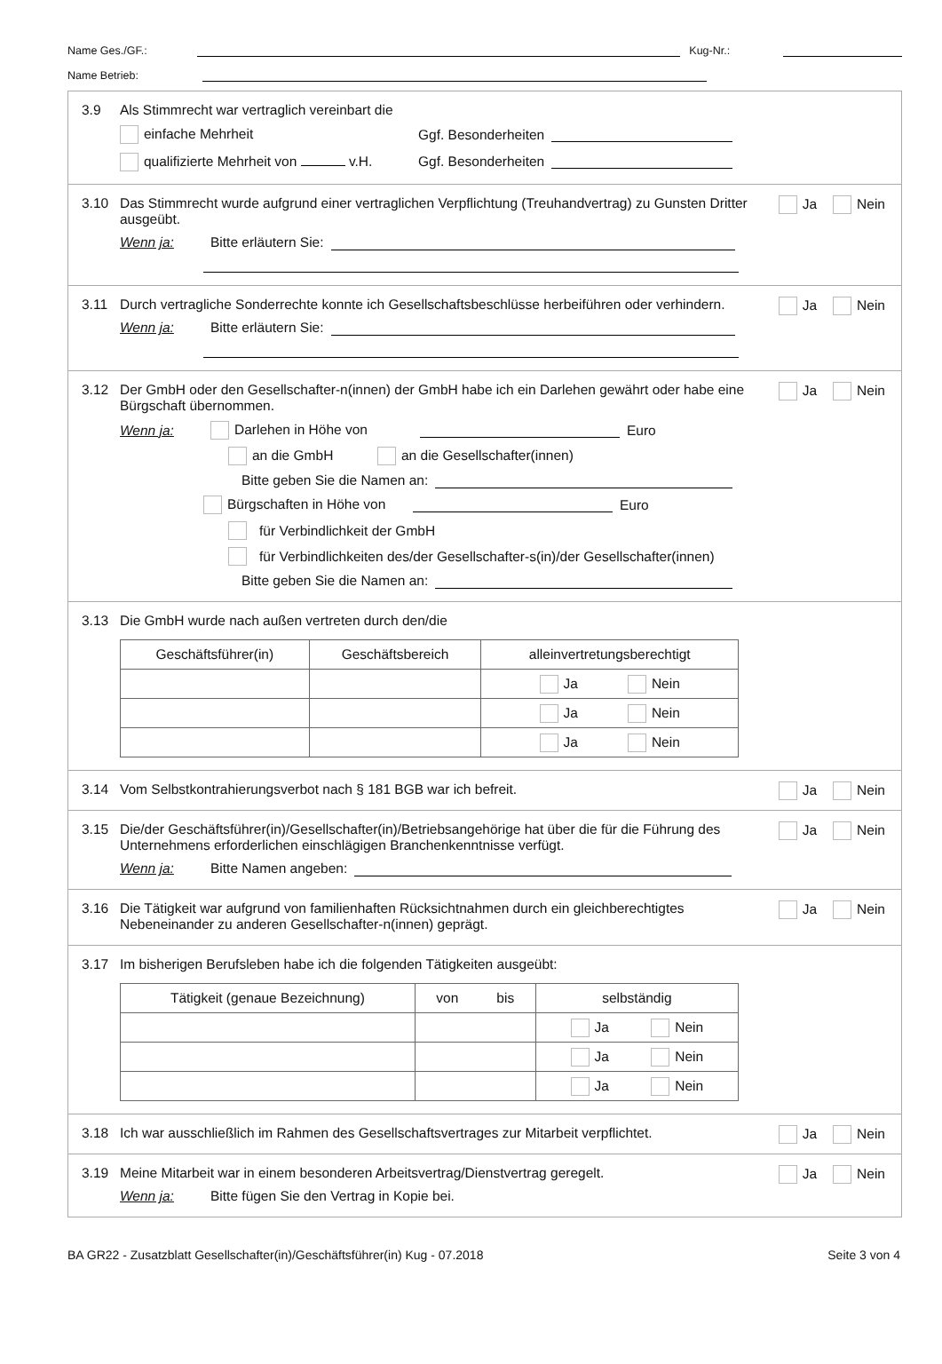Name Ges./GF.: Kug-Nr.:
Name Betrieb:
3.9 Als Stimmrecht war vertraglich vereinbart die
einfache Mehrheit Ggf. Besonderheiten
qualifizierte Mehrheit von v.H. Ggf. Besonderheiten
3.10 Das Stimmrecht wurde aufgrund einer vertraglichen Verpflichtung (Treuhandvertrag) zu Gunsten Dritter ausgeübt.
Ja Nein
Wenn ja: Bitte erläutern Sie:
3.11 Durch vertragliche Sonderrechte konnte ich Gesellschaftsbeschlüsse herbeiführen oder verhindern.
Ja Nein
Wenn ja: Bitte erläutern Sie:
3.12 Der GmbH oder den Gesellschafter-n(innen) der GmbH habe ich ein Darlehen gewährt oder habe eine Bürgschaft übernommen.
Ja Nein
Wenn ja: Darlehen in Höhe von Euro
an die GmbH an die Gesellschafter(innen)
Bitte geben Sie die Namen an:
Bürgschaften in Höhe von Euro
für Verbindlichkeit der GmbH
für Verbindlichkeiten des/der Gesellschafter-s(in)/der Gesellschafter(innen)
Bitte geben Sie die Namen an:
3.13 Die GmbH wurde nach außen vertreten durch den/die
| Geschäftsführer(in) | Geschäftsbereich | alleinvertretungsberechtigt |
| --- | --- | --- |
| | | Ja Nein |
| | | Ja Nein |
| | | Ja Nein |
3.14 Vom Selbstkontrahierungsverbot nach § 181 BGB war ich befreit.
Ja Nein
3.15 Die/der Geschäftsführer(in)/Gesellschafter(in)/Betriebsangehörige hat über die für die Führung des Unternehmens erforderlichen einschlägigen Branchenkenntnisse verfügt.
Ja Nein
Wenn ja: Bitte Namen angeben:
3.16 Die Tätigkeit war aufgrund von familienhaften Rücksichtnahmen durch ein gleichberechtigtes Nebeneinander zu anderen Gesellschafter-n(innen) geprägt.
Ja Nein
3.17 Im bisherigen Berufsleben habe ich die folgenden Tätigkeiten ausgeübt:
| Tätigkeit (genaue Bezeichnung) | von bis | selbständig |
| --- | --- | --- |
| | | Ja Nein |
| | | Ja Nein |
| | | Ja Nein |
3.18 Ich war ausschließlich im Rahmen des Gesellschaftsvertrages zur Mitarbeit verpflichtet.
Ja Nein
3.19 Meine Mitarbeit war in einem besonderen Arbeitsvertrag/Dienstvertrag geregelt.
Ja Nein
Wenn ja: Bitte fügen Sie den Vertrag in Kopie bei.
BA GR22 - Zusatzblatt Gesellschafter(in)/Geschäftsführer(in) Kug - 07.2018 Seite 3 von 4